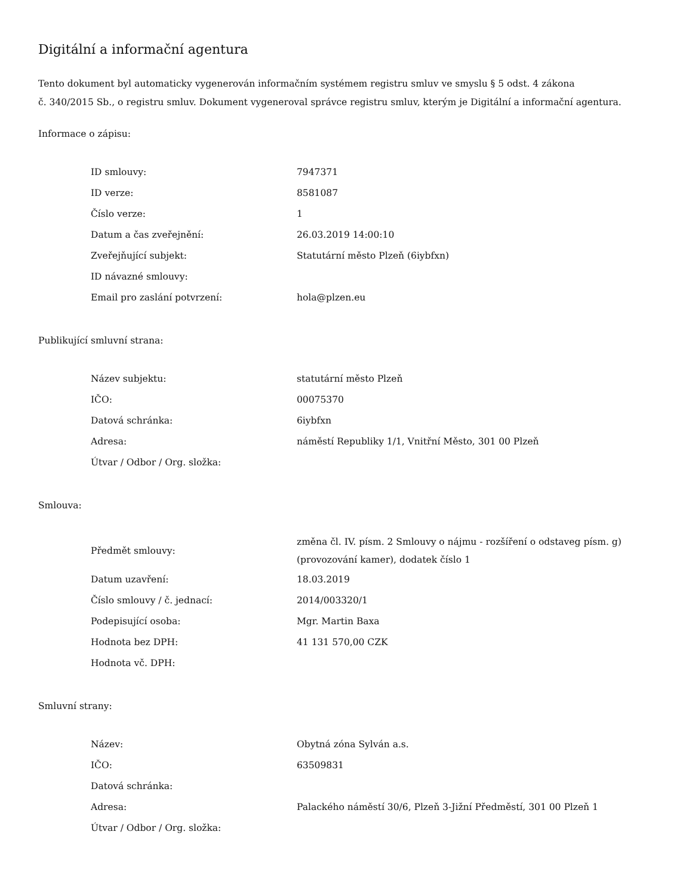Digitální a informační agentura
Tento dokument byl automaticky vygenerován informačním systémem registru smluv ve smyslu § 5 odst. 4 zákona
č. 340/2015 Sb., o registru smluv. Dokument vygeneroval správce registru smluv, kterým je Digitální a informační agentura.
Informace o zápisu:
| ID smlouvy: | 7947371 |
| ID verze: | 8581087 |
| Číslo verze: | 1 |
| Datum a čas zveřejnění: | 26.03.2019 14:00:10 |
| Zveřejňující subjekt: | Statutární město Plzeň (6iybfxn) |
| ID návazné smlouvy: | |
| Email pro zaslání potvrzení: | hola@plzen.eu |
Publikující smluvní strana:
| Název subjektu: | statutární město Plzeň |
| IČO: | 00075370 |
| Datová schránka: | 6iybfxn |
| Adresa: | náměstí Republiky 1/1, Vnitřní Město, 301 00 Plzeň |
| Útvar / Odbor / Org. složka: | |
Smlouva:
| Předmět smlouvy: | změna čl. IV. písm. 2 Smlouvy o nájmu - rozšíření o odstaveg písm. g) (provozování kamer), dodatek číslo 1 |
| Datum uzavření: | 18.03.2019 |
| Číslo smlouvy / č. jednací: | 2014/003320/1 |
| Podepisující osoba: | Mgr. Martin Baxa |
| Hodnota bez DPH: | 41 131 570,00 CZK |
| Hodnota vč. DPH: | |
Smluvní strany:
| Název: | Obytná zóna Sylván a.s. |
| IČO: | 63509831 |
| Datová schránka: | |
| Adresa: | Palackého náměstí 30/6, Plzeň 3-Jižní Předměstí, 301 00 Plzeň 1 |
| Útvar / Odbor / Org. složka: | |